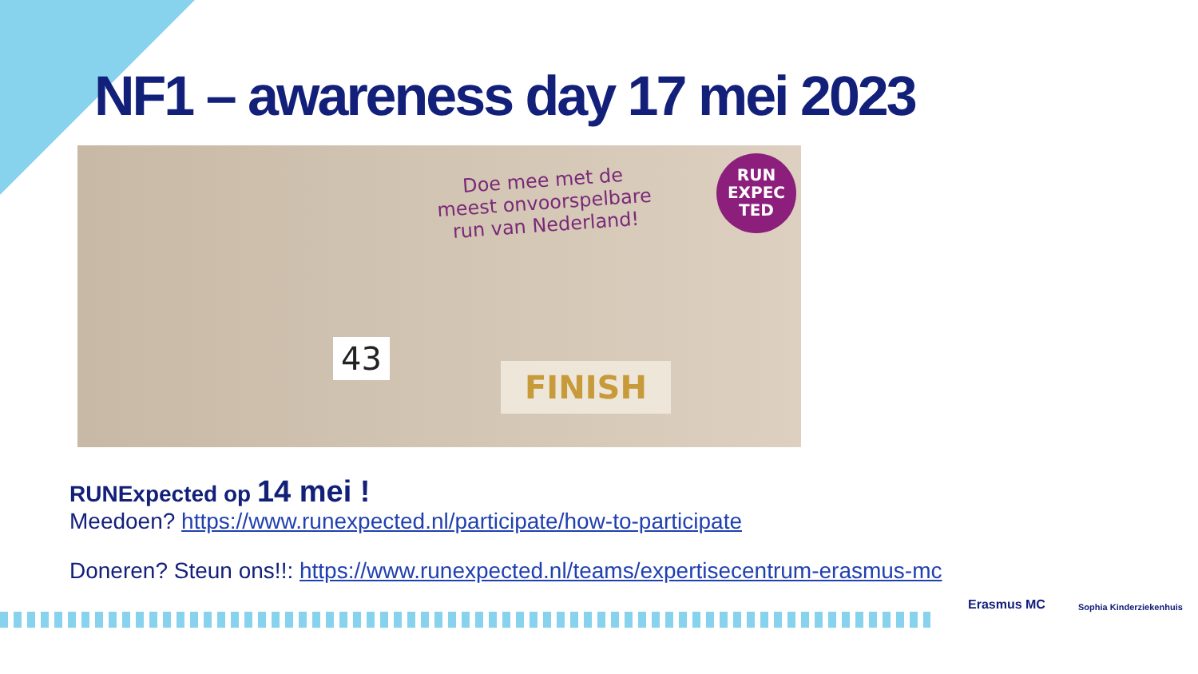NF1 – awareness day 17 mei 2023
Doe mee met de
meest onvoorspelbare
run van Nederland!
RUN
EXPEC
TED
43
FINISH
RUNExpected op 14 mei !
Meedoen? https://www.runexpected.nl/participate/how-to-participate
Doneren? Steun ons!!: https://www.runexpected.nl/teams/expertisecentrum-erasmus-mc
Erasmus MC Sophia Kinderziekenhuis